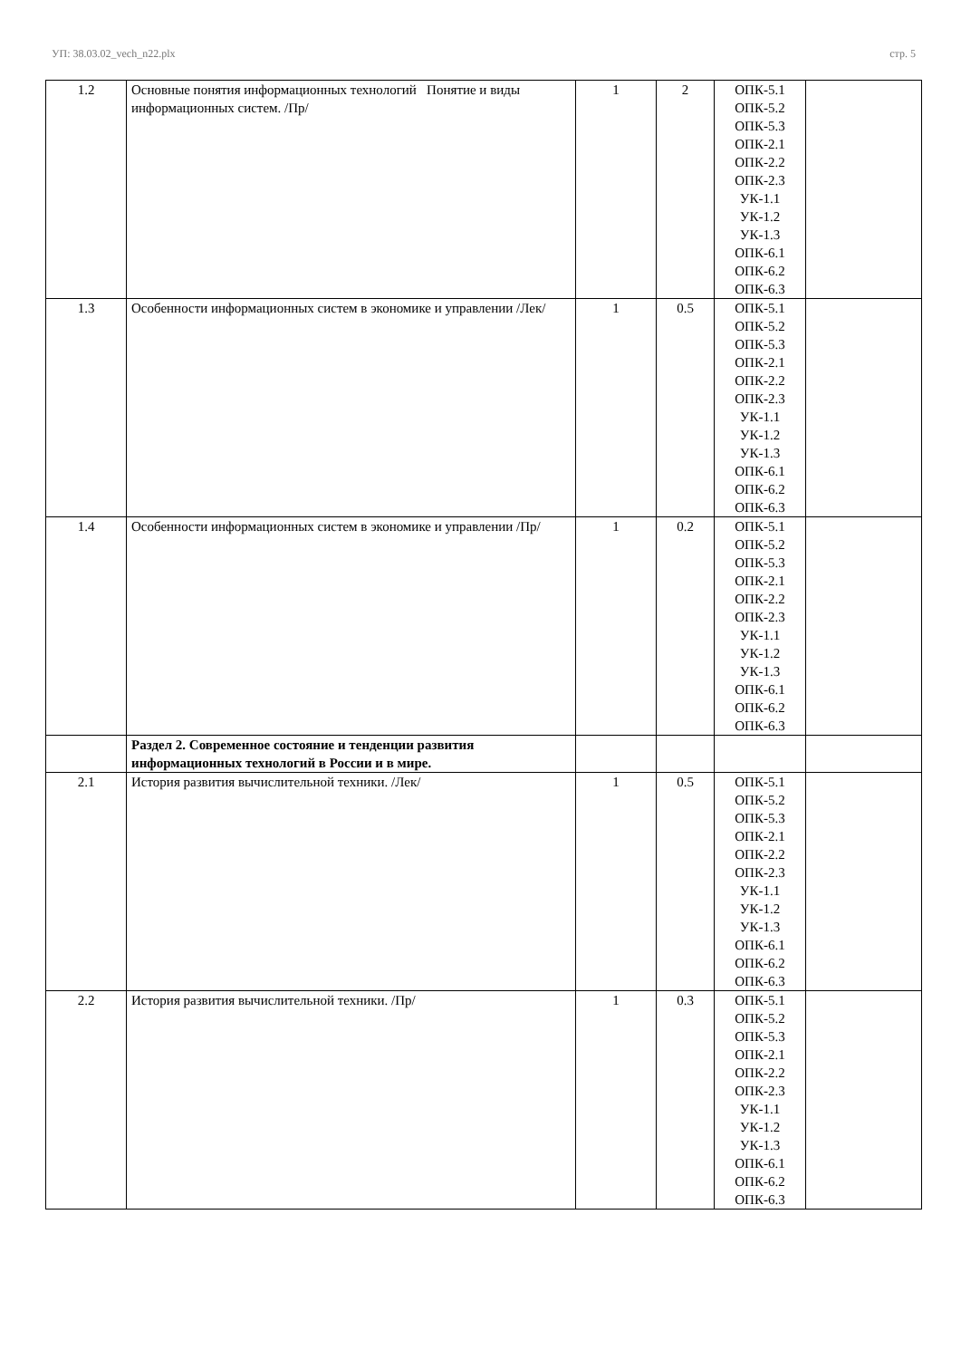УП: 38.03.02_vech_n22.plx стр. 5
| 1.2 | Основные понятия информационных технологий Понятие и виды информационных систем. /Пр/ | 1 | 2 | ОПК-5.1 ОПК-5.2 ОПК-5.3 ОПК-2.1 ОПК-2.2 ОПК-2.3 УК-1.1 УК-1.2 УК-1.3 ОПК-6.1 ОПК-6.2 ОПК-6.3 | |
| 1.3 | Особенности информационных систем в экономике и управлении /Лек/ | 1 | 0.5 | ОПК-5.1 ОПК-5.2 ОПК-5.3 ОПК-2.1 ОПК-2.2 ОПК-2.3 УК-1.1 УК-1.2 УК-1.3 ОПК-6.1 ОПК-6.2 ОПК-6.3 | |
| 1.4 | Особенности информационных систем в экономике и управлении /Пр/ | 1 | 0.2 | ОПК-5.1 ОПК-5.2 ОПК-5.3 ОПК-2.1 ОПК-2.2 ОПК-2.3 УК-1.1 УК-1.2 УК-1.3 ОПК-6.1 ОПК-6.2 ОПК-6.3 | |
| | Раздел 2. Современное состояние и тенденции развития информационных технологий в России и в мире. | | | | |
| 2.1 | История развития вычислительной техники. /Лек/ | 1 | 0.5 | ОПК-5.1 ОПК-5.2 ОПК-5.3 ОПК-2.1 ОПК-2.2 ОПК-2.3 УК-1.1 УК-1.2 УК-1.3 ОПК-6.1 ОПК-6.2 ОПК-6.3 | |
| 2.2 | История развития вычислительной техники. /Пр/ | 1 | 0.3 | ОПК-5.1 ОПК-5.2 ОПК-5.3 ОПК-2.1 ОПК-2.2 ОПК-2.3 УК-1.1 УК-1.2 УК-1.3 ОПК-6.1 ОПК-6.2 ОПК-6.3 | |